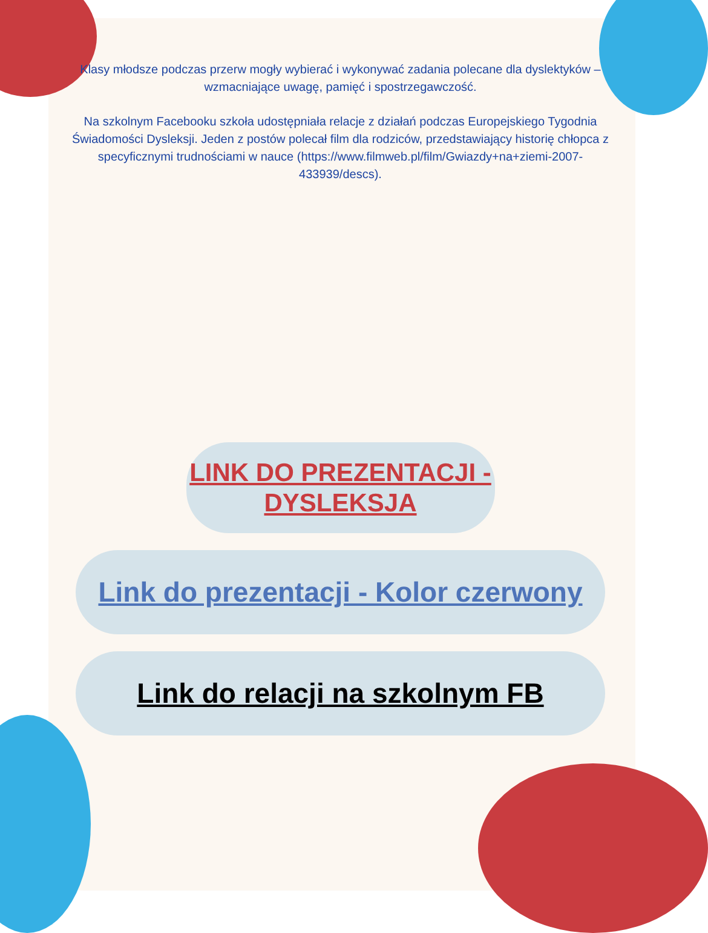Klasy młodsze podczas przerw mogły wybierać i wykonywać zadania polecane dla dyslektyków – wzmacniające uwagę, pamięć i spostrzegawczość.
Na szkolnym Facebooku szkoła udostępniała relacje z działań podczas Europejskiego Tygodnia Świadomości Dysleksji. Jeden z postów polecał film dla rodziców, przedstawiający historię chłopca z specyficznymi trudnościami w nauce (https://www.filmweb.pl/film/Gwiazdy+na+ziemi-2007-433939/descs).
LINK DO PREZENTACJI - DYSLEKSJA
Link do prezentacji - Kolor czerwony
Link do relacji na szkolnym FB